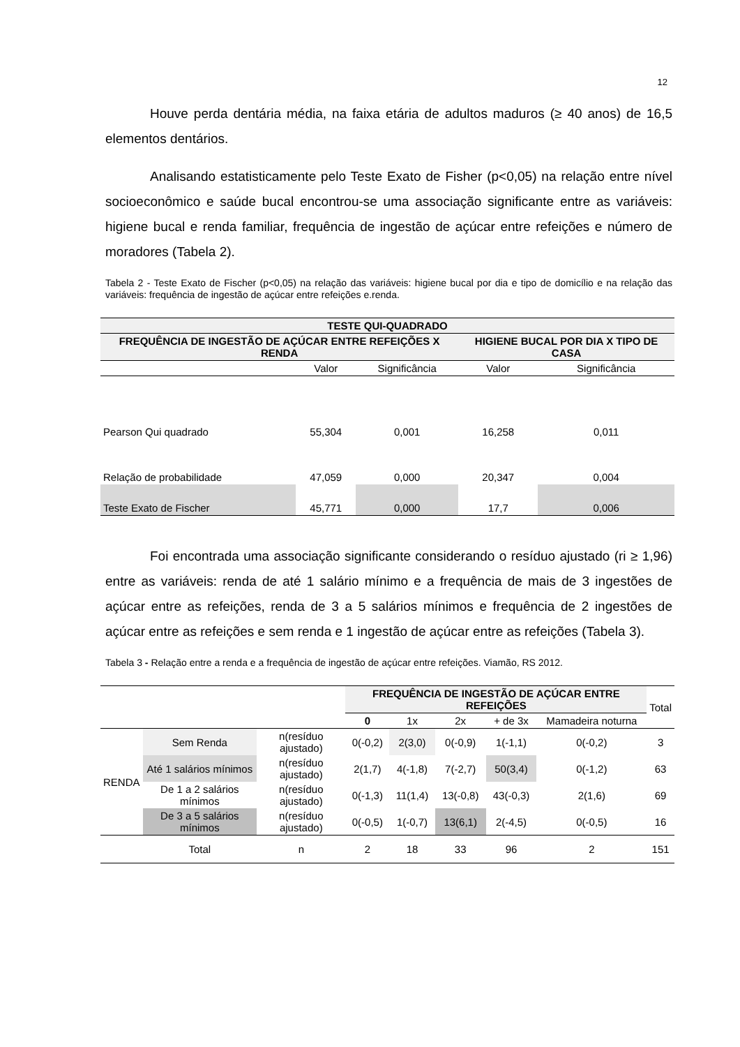12
Houve perda dentária média, na faixa etária de adultos maduros (≥ 40 anos) de 16,5 elementos dentários.
Analisando estatisticamente pelo Teste Exato de Fisher (p<0,05) na relação entre nível socioeconômico e saúde bucal encontrou-se uma associação significante entre as variáveis: higiene bucal e renda familiar, frequência de ingestão de açúcar entre refeições e número de moradores (Tabela 2).
Tabela 2 - Teste Exato de Fischer (p<0,05) na relação das variáveis: higiene bucal por dia e tipo de domicílio e na relação das variáveis: frequência de ingestão de açúcar entre refeições e.renda.
| TESTE QUI-QUADRADO | | | | |
| --- | --- | --- | --- | --- |
| FREQUÊNCIA DE INGESTÃO DE AÇÚCAR ENTRE REFEIÇÕES X RENDA | | | HIGIENE BUCAL POR DIA X TIPO DE CASA | |
| | Valor | Significância | Valor | Significância |
| Pearson Qui quadrado | 55,304 | 0,001 | 16,258 | 0,011 |
| Relação de probabilidade | 47,059 | 0,000 | 20,347 | 0,004 |
| Teste Exato de Fischer | 45,771 | 0,000 | 17,7 | 0,006 |
Foi encontrada uma associação significante considerando o resíduo ajustado (ri ≥ 1,96) entre as variáveis: renda de até 1 salário mínimo e a frequência de mais de 3 ingestões de açúcar entre as refeições, renda de 3 a 5 salários mínimos e frequência de 2 ingestões de açúcar entre as refeições e sem renda e 1 ingestão de açúcar entre as refeições (Tabela 3).
Tabela 3 - Relação entre a renda e a frequência de ingestão de açúcar entre refeições. Viamão, RS 2012.
| | | | FREQUÊNCIA DE INGESTÃO DE AÇÚCAR ENTRE REFEIÇÕES | | | | | Total |
| | | | 0 | 1x | 2x | + de 3x | Mamadeira noturna | |
| RENDA | Sem Renda | n(resíduo ajustado) | 0(-0,2) | 2(3,0) | 0(-0,9) | 1(-1,1) | 0(-0,2) | 3 |
| | Até 1 salários mínimos | n(resíduo ajustado) | 2(1,7) | 4(-1,8) | 7(-2,7) | 50(3,4) | 0(-1,2) | 63 |
| | De 1 a 2 salários mínimos | n(resíduo ajustado) | 0(-1,3) | 11(1,4) | 13(-0,8) | 43(-0,3) | 2(1,6) | 69 |
| | De 3 a 5 salários mínimos | n(resíduo ajustado) | 0(-0,5) | 1(-0,7) | 13(6,1) | 2(-4,5) | 0(-0,5) | 16 |
| | Total | n | 2 | 18 | 33 | 96 | 2 | 151 |